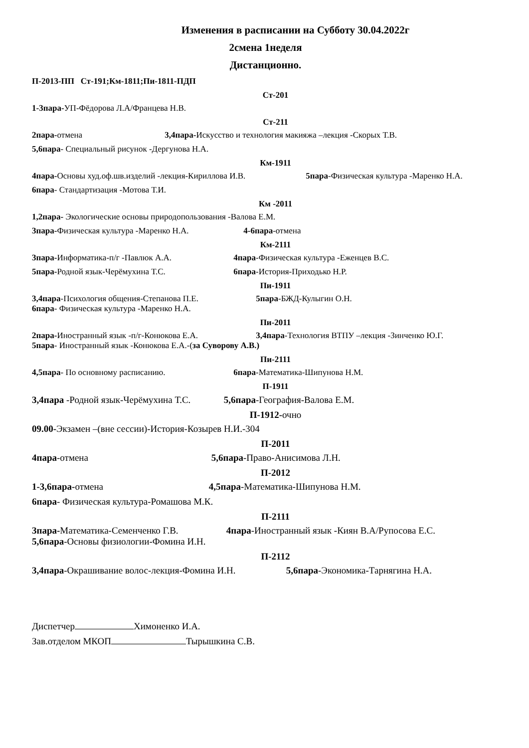Изменения в расписании на Субботу 30.04.2022г
2смена 1неделя
Дистанционно.
П-2013-ПП Ст-191;Км-1811;Пи-1811-ПДП
Ст-201
1-3пара-УП-Фёдорова Л.А/Францева Н.В.
Ст-211
2пара-отмена 3,4пара-Искусство и технология макияжа –лекция -Скорых Т.В.
5,6пара- Специальный рисунок -Дергунова Н.А.
Км-1911
4пара-Основы худ.оф.шв.изделий -лекция-Кириллова И.В. 5пара-Физическая культура -Маренко Н.А.
6пара- Стандартизация -Мотова Т.И.
Км -2011
1,2пара- Экологические основы природопользования -Валова Е.М.
3пара-Физическая культура -Маренко Н.А. 4-6пара-отмена
Км-2111
3пара-Информатика-п/г -Павлюк А.А. 4пара-Физическая культура -Еженцев В.С.
5пара-Родной язык-Черёмухина Т.С. 6пара-История-Приходько Н.Р.
Пи-1911
3,4пара-Психология общения-Степанова П.Е. 5пара-БЖД-Кулыгин О.Н.
6пара- Физическая культура -Маренко Н.А.
Пи-2011
2пара-Иностранный язык -п/г-Конюкова Е.А. 3,4пара-Технология ВТПУ –лекция -Зинченко Ю.Г.
5пара- Иностранный язык -Конюкова Е.А.-(за Суворову А.В.)
Пи-2111
4,5пара- По основному расписанию. 6пара-Математика-Шипунова Н.М.
П-1911
3,4пара -Родной язык-Черёмухина Т.С. 5,6пара-География-Валова Е.М.
П-1912-очно
09.00-Экзамен –(вне сессии)-История-Козырев Н.И.-304
П-2011
4пара-отмена 5,6пара-Право-Анисимова Л.Н.
П-2012
1-3,6пара-отмена 4,5пара-Математика-Шипунова Н.М.
6пара- Физическая культура-Ромашова М.К.
П-2111
3пара-Математика-Семенченко Г.В. 4пара-Иностранный язык -Киян В.А/Рупосова Е.С.
5,6пара-Основы физиологии-Фомина И.Н.
П-2112
3,4пара-Окрашивание волос-лекция-Фомина И.Н. 5,6пара-Экономика-Тарнягина Н.А.
Диспетчер Химоненко И.А.
Зав.отделом МКОП Тырышкина С.В.